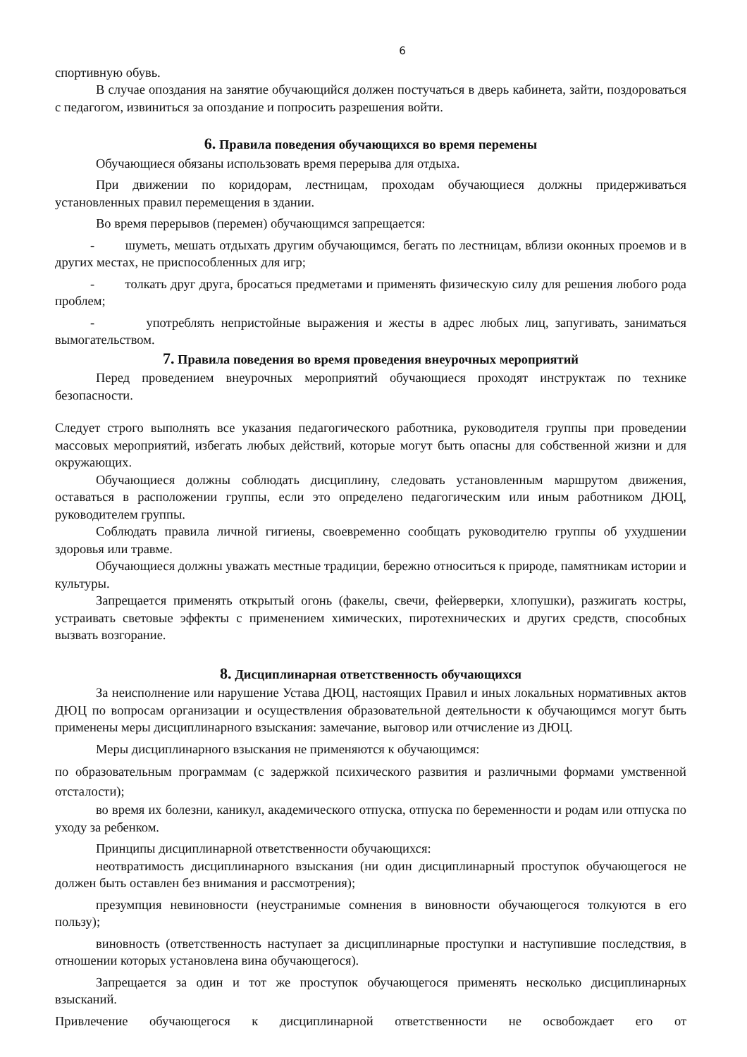6
спортивную обувь.
В случае опоздания на занятие обучающийся должен постучаться в дверь кабинета, зайти, поздороваться с педагогом, извиниться за опоздание и попросить разрешения войти.
6. Правила поведения обучающихся во время перемены
Обучающиеся обязаны использовать время перерыва для отдыха.
При движении по коридорам, лестницам, проходам обучающиеся должны придерживаться установленных правил перемещения в здании.
Во время перерывов (перемен) обучающимся запрещается:
- шуметь, мешать отдыхать другим обучающимся, бегать по лестницам, вблизи оконных проемов и в других местах, не приспособленных для игр;
- толкать друг друга, бросаться предметами и применять физическую силу для решения любого рода проблем;
- употреблять непристойные выражения и жесты в адрес любых лиц, запугивать, заниматься вымогательством.
7. Правила поведения во время проведения внеурочных мероприятий
Перед проведением внеурочных мероприятий обучающиеся проходят инструктаж по технике безопасности.
Следует строго выполнять все указания педагогического работника, руководителя группы при проведении массовых мероприятий, избегать любых действий, которые могут быть опасны для собственной жизни и для окружающих.
Обучающиеся должны соблюдать дисциплину, следовать установленным маршрутом движения, оставаться в расположении группы, если это определено педагогическим или иным работником ДЮЦ, руководителем группы.
Соблюдать правила личной гигиены, своевременно сообщать руководителю группы об ухудшении здоровья или травме.
Обучающиеся должны уважать местные традиции, бережно относиться к природе, памятникам истории и культуры.
Запрещается применять открытый огонь (факелы, свечи, фейерверки, хлопушки), разжигать костры, устраивать световые эффекты с применением химических, пиротехнических и других средств, способных вызвать возгорание.
8. Дисциплинарная ответственность обучающихся
За неисполнение или нарушение Устава ДЮЦ, настоящих Правил и иных локальных нормативных актов ДЮЦ по вопросам организации и осуществления образовательной деятельности к обучающимся могут быть применены меры дисциплинарного взыскания: замечание, выговор или отчисление из ДЮЦ.
Меры дисциплинарного взыскания не применяются к обучающимся:
по образовательным программам (с задержкой психического развития и различными формами умственной отсталости);
во время их болезни, каникул, академического отпуска, отпуска по беременности и родам или отпуска по уходу за ребенком.
Принципы дисциплинарной ответственности обучающихся:
неотвратимость дисциплинарного взыскания (ни один дисциплинарный проступок обучающегося не должен быть оставлен без внимания и рассмотрения);
презумпция невиновности (неустранимые сомнения в виновности обучающегося толкуются в его пользу);
виновность (ответственность наступает за дисциплинарные проступки и наступившие последствия, в отношении которых установлена вина обучающегося).
Запрещается за один и тот же проступок обучающегося применять несколько дисциплинарных взысканий.
Привлечение обучающегося к дисциплинарной ответственности не освобождает его от